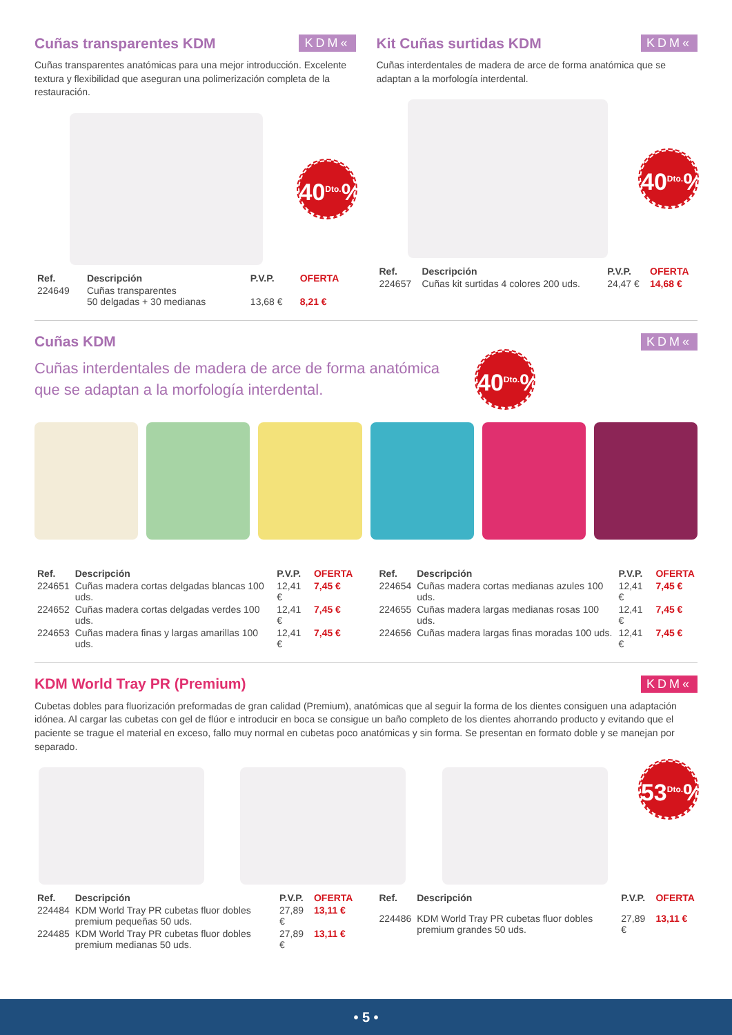Cuñas transparentes KDM
KDM«
Cuñas transparentes anatómicas para una mejor introducción. Excelente textura y flexibilidad que aseguran una polimerización completa de la restauración.
40<sup>Dto.</sup>%
| Ref. | Descripción | P.V.P. | OFERTA |
| --- | --- | --- | --- |
| 224649 | Cuñas transparentes 50 delgadas + 30 medianas | 13,68 € | 8,21 € |
Kit Cuñas surtidas KDM
KDM«
Cuñas interdentales de madera de arce de forma anatómica que se adaptan a la morfología interdental.
40<sup>Dto.</sup>%
| Ref. | Descripción | P.V.P. | OFERTA |
| --- | --- | --- | --- |
| 224657 | Cuñas kit surtidas 4 colores 200 uds. | 24,47 € | 14,68 € |
Cuñas KDM
KDM«
Cuñas interdentales de madera de arce de forma anatómica que se adaptan a la morfología interdental.
40<sup>Dto.</sup>%
| Ref. | Descripción | P.V.P. | OFERTA |
| --- | --- | --- | --- |
| 224651 | Cuñas madera cortas delgadas blancas 100 uds. | 12,41 € | 7,45 € |
| 224652 | Cuñas madera cortas delgadas verdes 100 uds. | 12,41 € | 7,45 € |
| 224653 | Cuñas madera finas y largas amarillas 100 uds. | 12,41 € | 7,45 € |
| Ref. | Descripción | P.V.P. | OFERTA |
| --- | --- | --- | --- |
| 224654 | Cuñas madera cortas medianas azules 100 uds. | 12,41 € | 7,45 € |
| 224655 | Cuñas madera largas medianas rosas 100 uds. | 12,41 € | 7,45 € |
| 224656 | Cuñas madera largas finas moradas 100 uds. | 12,41 € | 7,45 € |
KDM World Tray PR (Premium)
KDM«
Cubetas dobles para fluorización preformadas de gran calidad (Premium), anatómicas que al seguir la forma de los dientes consiguen una adaptación idónea. Al cargar las cubetas con gel de flúor e introducir en boca se consigue un baño completo de los dientes ahorrando producto y evitando que el paciente se trague el material en exceso, fallo muy normal en cubetas poco anatómicas y sin forma. Se presentan en formato doble y se manejan por separado.
53<sup>Dto.</sup>%
| Ref. | Descripción | P.V.P. | OFERTA |
| --- | --- | --- | --- |
| 224484 | KDM World Tray PR cubetas fluor dobles premium pequeñas 50 uds. | 27,89 € | 13,11 € |
| 224485 | KDM World Tray PR cubetas fluor dobles premium medianas 50 uds. | 27,89 € | 13,11 € |
| Ref. | Descripción | P.V.P. | OFERTA |
| --- | --- | --- | --- |
| 224486 | KDM World Tray PR cubetas fluor dobles premium grandes 50 uds. | 27,89 € | 13,11 € |
• 5 •